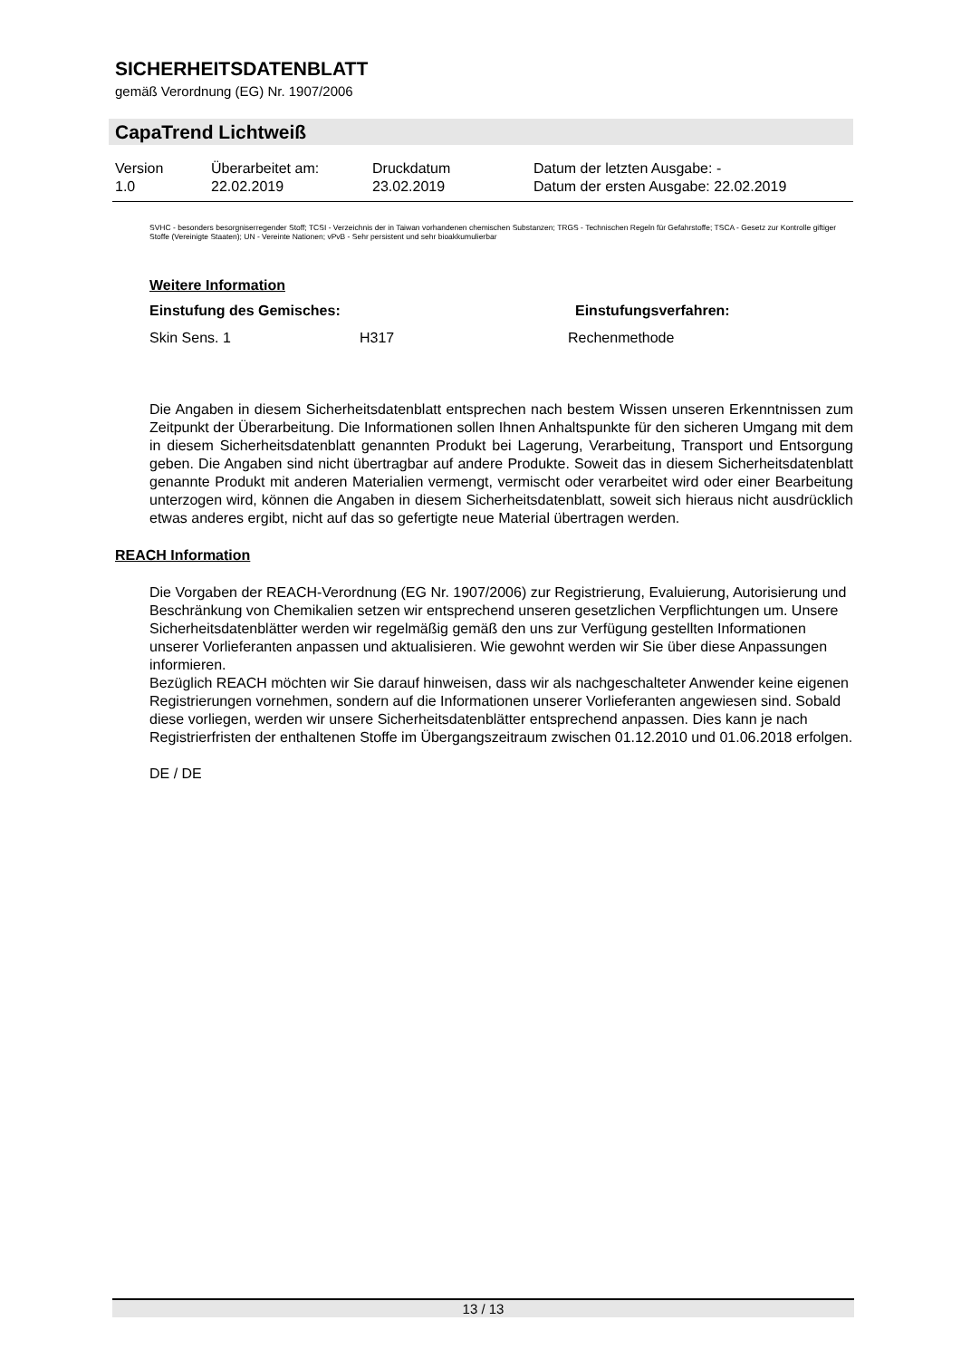SICHERHEITSDATENBLATT
gemäß Verordnung (EG) Nr. 1907/2006
CapaTrend Lichtweiß
| Version 1.0 | Überarbeitet am: 22.02.2019 | Druckdatum 23.02.2019 | Datum der letzten Ausgabe: - Datum der ersten Ausgabe: 22.02.2019 |
SVHC - besonders besorgniserregender Stoff; TCSI - Verzeichnis der in Taiwan vorhandenen chemischen Substanzen; TRGS - Technischen Regeln für Gefahrstoffe; TSCA - Gesetz zur Kontrolle giftiger Stoffe (Vereinigte Staaten); UN - Vereinte Nationen; vPvB - Sehr persistent und sehr bioakkumulierbar
Weitere Information
| Einstufung des Gemisches: | | Einstufungsverfahren: |
| --- | --- | --- |
| Skin Sens. 1 | H317 | Rechenmethode |
Die Angaben in diesem Sicherheitsdatenblatt entsprechen nach bestem Wissen unseren Erkenntnissen zum Zeitpunkt der Überarbeitung. Die Informationen sollen Ihnen Anhaltspunkte für den sicheren Umgang mit dem in diesem Sicherheitsdatenblatt genannten Produkt bei Lagerung, Verarbeitung, Transport und Entsorgung geben. Die Angaben sind nicht übertragbar auf andere Produkte. Soweit das in diesem Sicherheitsdatenblatt genannte Produkt mit anderen Materialien vermengt, vermischt oder verarbeitet wird oder einer Bearbeitung unterzogen wird, können die Angaben in diesem Sicherheitsdatenblatt, soweit sich hieraus nicht ausdrücklich etwas anderes ergibt, nicht auf das so gefertigte neue Material übertragen werden.
REACH Information
Die Vorgaben der REACH-Verordnung (EG Nr. 1907/2006) zur Registrierung, Evaluierung, Autorisierung und Beschränkung von Chemikalien setzen wir entsprechend unseren gesetzlichen Verpflichtungen um. Unsere Sicherheitsdatenblätter werden wir regelmäßig gemäß den uns zur Verfügung gestellten Informationen unserer Vorlieferanten anpassen und aktualisieren. Wie gewohnt werden wir Sie über diese Anpassungen informieren.
Bezüglich REACH möchten wir Sie darauf hinweisen, dass wir als nachgeschalteter Anwender keine eigenen Registrierungen vornehmen, sondern auf die Informationen unserer Vorlieferanten angewiesen sind. Sobald diese vorliegen, werden wir unsere Sicherheitsdatenblätter entsprechend anpassen. Dies kann je nach Registrierfristen der enthaltenen Stoffe im Übergangszeitraum zwischen 01.12.2010 und 01.06.2018 erfolgen.
DE / DE
13 / 13